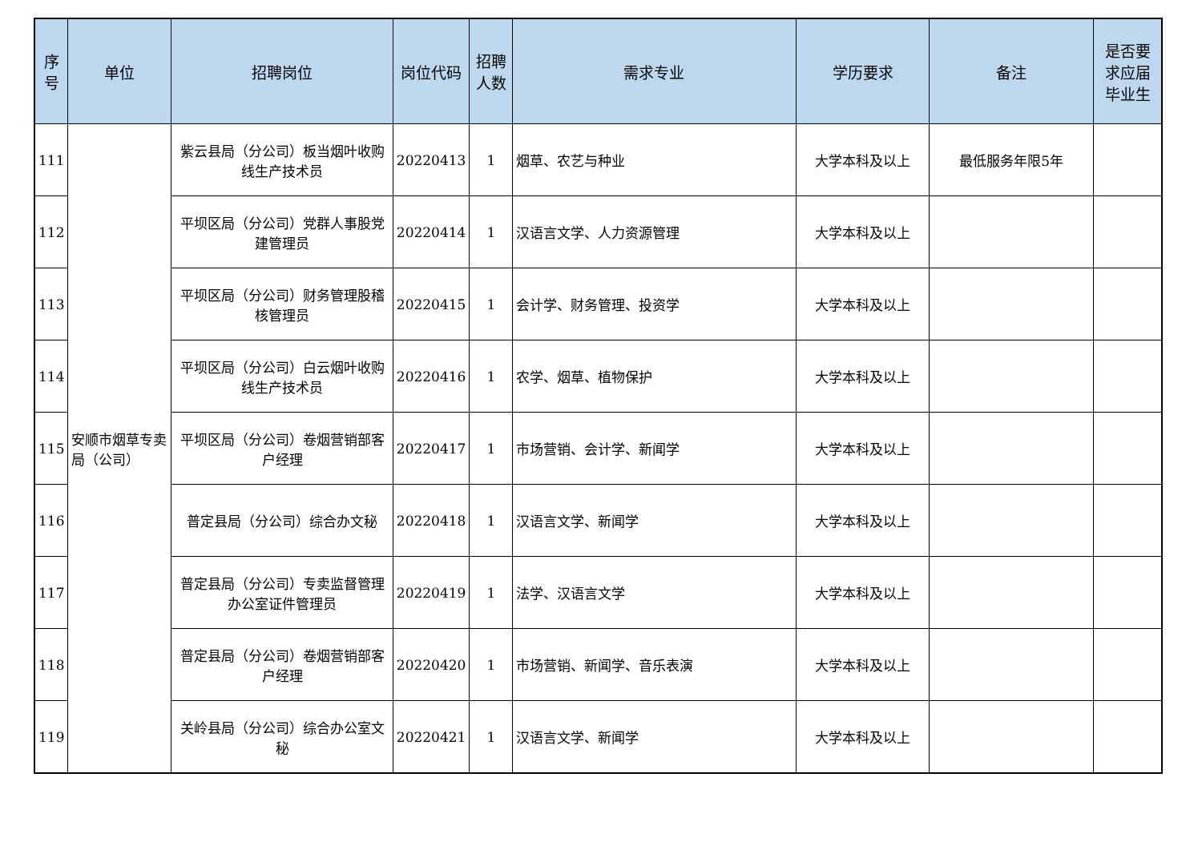| 序号 | 单位 | 招聘岗位 | 岗位代码 | 招聘人数 | 需求专业 | 学历要求 | 备注 | 是否要求应届毕业生 |
| --- | --- | --- | --- | --- | --- | --- | --- | --- |
| 111 | 安顺市烟草专卖局（公司） | 紫云县局（分公司）板当烟叶收购线生产技术员 | 20220413 | 1 | 烟草、农艺与种业 | 大学本科及以上 | 最低服务年限5年 | |
| 112 | | 平坝区局（分公司）党群人事股党建管理员 | 20220414 | 1 | 汉语言文学、人力资源管理 | 大学本科及以上 | | |
| 113 | | 平坝区局（分公司）财务管理股稽核管理员 | 20220415 | 1 | 会计学、财务管理、投资学 | 大学本科及以上 | | |
| 114 | | 平坝区局（分公司）白云烟叶收购线生产技术员 | 20220416 | 1 | 农学、烟草、植物保护 | 大学本科及以上 | | |
| 115 | | 平坝区局（分公司）卷烟营销部客户经理 | 20220417 | 1 | 市场营销、会计学、新闻学 | 大学本科及以上 | | |
| 116 | | 普定县局（分公司）综合办文秘 | 20220418 | 1 | 汉语言文学、新闻学 | 大学本科及以上 | | |
| 117 | | 普定县局（分公司）专卖监督管理办公室证件管理员 | 20220419 | 1 | 法学、汉语言文学 | 大学本科及以上 | | |
| 118 | | 普定县局（分公司）卷烟营销部客户经理 | 20220420 | 1 | 市场营销、新闻学、音乐表演 | 大学本科及以上 | | |
| 119 | | 关岭县局（分公司）综合办公室文秘 | 20220421 | 1 | 汉语言文学、新闻学 | 大学本科及以上 | | |